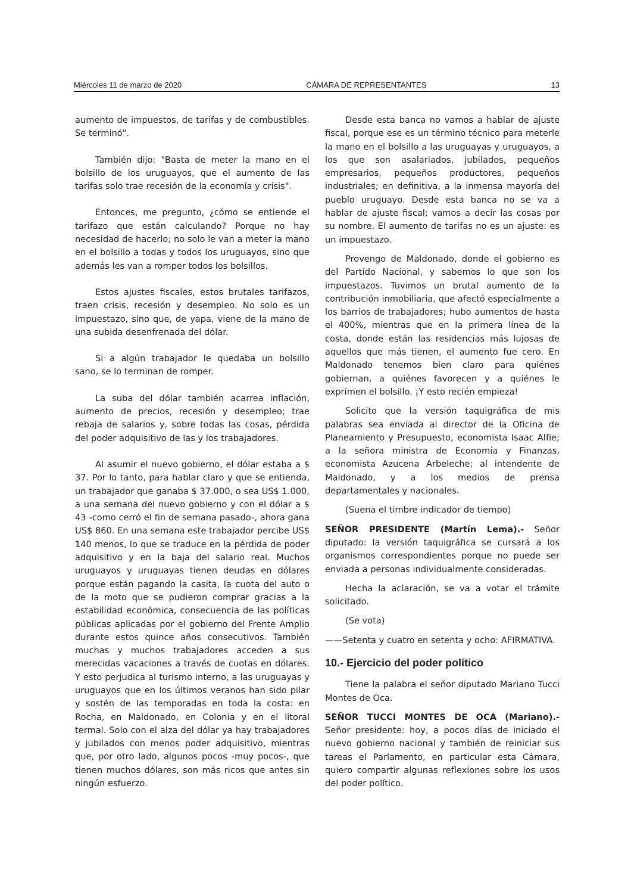Miércoles 11 de marzo de 2020 CÁMARA DE REPRESENTANTES 13
aumento de impuestos, de tarifas y de combustibles. Se terminó".
También dijo: "Basta de meter la mano en el bolsillo de los uruguayos, que el aumento de las tarifas solo trae recesión de la economía y crisis".
Entonces, me pregunto, ¿cómo se entiende el tarifazo que están calculando? Porque no hay necesidad de hacerlo; no solo le van a meter la mano en el bolsillo a todas y todos los uruguayos, sino que además les van a romper todos los bolsillos.
Estos ajustes fiscales, estos brutales tarifazos, traen crisis, recesión y desempleo. No solo es un impuestazo, sino que, de yapa, viene de la mano de una subida desenfrenada del dólar.
Si a algún trabajador le quedaba un bolsillo sano, se lo terminan de romper.
La suba del dólar también acarrea inflación, aumento de precios, recesión y desempleo; trae rebaja de salarios y, sobre todas las cosas, pérdida del poder adquisitivo de las y los trabajadores.
Al asumir el nuevo gobierno, el dólar estaba a $ 37. Por lo tanto, para hablar claro y que se entienda, un trabajador que ganaba $ 37.000, o sea US$ 1.000, a una semana del nuevo gobierno y con el dólar a $ 43 -como cerró el fin de semana pasado-, ahora gana US$ 860. En una semana este trabajador percibe US$ 140 menos, lo que se traduce en la pérdida de poder adquisitivo y en la baja del salario real. Muchos uruguayos y uruguayas tienen deudas en dólares porque están pagando la casita, la cuota del auto o de la moto que se pudieron comprar gracias a la estabilidad económica, consecuencia de las políticas públicas aplicadas por el gobierno del Frente Amplio durante estos quince años consecutivos. También muchas y muchos trabajadores acceden a sus merecidas vacaciones a través de cuotas en dólares. Y esto perjudica al turismo interno, a las uruguayas y uruguayos que en los últimos veranos han sido pilar y sostén de las temporadas en toda la costa: en Rocha, en Maldonado, en Colonia y en el litoral termal. Solo con el alza del dólar ya hay trabajadores y jubilados con menos poder adquisitivo, mientras que, por otro lado, algunos pocos -muy pocos-, que tienen muchos dólares, son más ricos que antes sin ningún esfuerzo.
Desde esta banca no vamos a hablar de ajuste fiscal, porque ese es un término técnico para meterle la mano en el bolsillo a las uruguayas y uruguayos, a los que son asalariados, jubilados, pequeños empresarios, pequeños productores, pequeños industriales; en definitiva, a la inmensa mayoría del pueblo uruguayo. Desde esta banca no se va a hablar de ajuste fiscal; vamos a decir las cosas por su nombre. El aumento de tarifas no es un ajuste: es un impuestazo.
Provengo de Maldonado, donde el gobierno es del Partido Nacional, y sabemos lo que son los impuestazos. Tuvimos un brutal aumento de la contribución inmobiliaria, que afectó especialmente a los barrios de trabajadores; hubo aumentos de hasta el 400%, mientras que en la primera línea de la costa, donde están las residencias más lujosas de aquellos que más tienen, el aumento fue cero. En Maldonado tenemos bien claro para quiénes gobiernan, a quiénes favorecen y a quiénes le exprimen el bolsillo. ¡Y esto recién empieza!
Solicito que la versión taquigráfica de mis palabras sea enviada al director de la Oficina de Planeamiento y Presupuesto, economista Isaac Alfie; a la señora ministra de Economía y Finanzas, economista Azucena Arbeleche; al intendente de Maldonado, y a los medios de prensa departamentales y nacionales.
(Suena el timbre indicador de tiempo)
SEÑOR PRESIDENTE (Martín Lema).- Señor diputado: la versión taquigráfica se cursará a los organismos correspondientes porque no puede ser enviada a personas individualmente consideradas.
Hecha la aclaración, se va a votar el trámite solicitado.
(Se vota)
——Setenta y cuatro en setenta y ocho: AFIRMATIVA.
10.- Ejercicio del poder político
Tiene la palabra el señor diputado Mariano Tucci Montes de Oca.
SEÑOR TUCCI MONTES DE OCA (Mariano).- Señor presidente: hoy, a pocos días de iniciado el nuevo gobierno nacional y también de reiniciar sus tareas el Parlamento, en particular esta Cámara, quiero compartir algunas reflexiones sobre los usos del poder político.